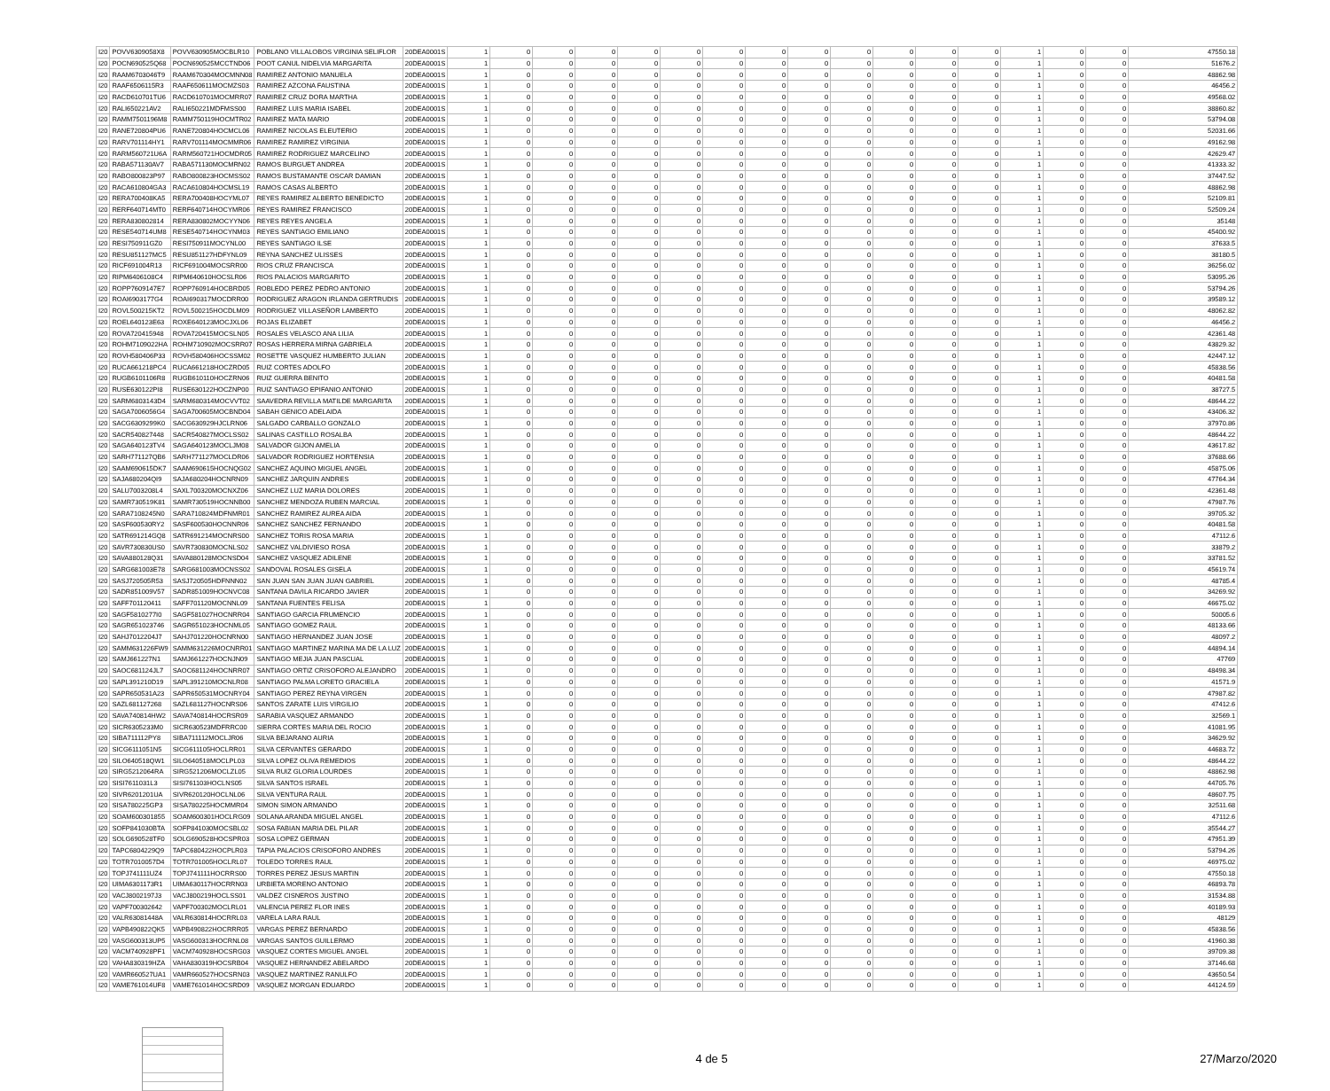| I20 | POVV6309058X8 | POVV630905MOCBLR10 | POBLANO VILLALOBOS VIRGINIA SELIFLOR | 20DEA0001S | 1 | 0 | 0 | 0 | 0 | 0 | 0 | 0 | 0 | 0 | 0 | 0 | 0 | 1 | 0 | 0 | 47550.18 |
| I20 | POCN690525Q68 | POCN690525MCCTND06 | POOT CANUL NIDELVIA MARGARITA | 20DEA0001S | 1 | 0 | 0 | 0 | 0 | 0 | 0 | 0 | 0 | 0 | 0 | 0 | 0 | 1 | 0 | 0 | 51676.2 |
| I20 | RAAM6703046T9 | RAAM670304MOCMNN08 | RAMIREZ ANTONIO MANUELA | 20DEA0001S | 1 | 0 | 0 | 0 | 0 | 0 | 0 | 0 | 0 | 0 | 0 | 0 | 0 | 1 | 0 | 0 | 48862.98 |
| I20 | RAAF6506115R3 | RAAF650611MOCMZS03 | RAMIREZ AZCONA FAUSTINA | 20DEA0001S | 1 | 0 | 0 | 0 | 0 | 0 | 0 | 0 | 0 | 0 | 0 | 0 | 0 | 1 | 0 | 0 | 46456.2 |
| I20 | RACD610701TU6 | RACD610701MOCMRR07 | RAMIREZ CRUZ DORA MARTHA | 20DEA0001S | 1 | 0 | 0 | 0 | 0 | 0 | 0 | 0 | 0 | 0 | 0 | 0 | 0 | 1 | 0 | 0 | 49568.02 |
| I20 | RALI650221AV2 | RALI650221MDFMSS00 | RAMIREZ LUIS MARIA ISABEL | 20DEA0001S | 1 | 0 | 0 | 0 | 0 | 0 | 0 | 0 | 0 | 0 | 0 | 0 | 0 | 1 | 0 | 0 | 38860.82 |
| I20 | RAMM7501196M8 | RAMM750119HOCMTR02 | RAMIREZ MATA MARIO | 20DEA0001S | 1 | 0 | 0 | 0 | 0 | 0 | 0 | 0 | 0 | 0 | 0 | 0 | 0 | 1 | 0 | 0 | 53794.08 |
| I20 | RANE720804PU6 | RANE720804HOCMCL06 | RAMIREZ NICOLAS ELEUTERIO | 20DEA0001S | 1 | 0 | 0 | 0 | 0 | 0 | 0 | 0 | 0 | 0 | 0 | 0 | 0 | 1 | 0 | 0 | 52031.66 |
| I20 | RARV701114HY1 | RARV701114MOCMMR06 | RAMIREZ RAMIREZ VIRGINIA | 20DEA0001S | 1 | 0 | 0 | 0 | 0 | 0 | 0 | 0 | 0 | 0 | 0 | 0 | 0 | 1 | 0 | 0 | 49162.98 |
| I20 | RARM560721U6A | RARM560721HOCMDR05 | RAMIREZ RODRIGUEZ MARCELINO | 20DEA0001S | 1 | 0 | 0 | 0 | 0 | 0 | 0 | 0 | 0 | 0 | 0 | 0 | 0 | 1 | 0 | 0 | 42629.47 |
| I20 | RABA571130AV7 | RABA571130MOCMRN02 | RAMOS BURGUET ANDREA | 20DEA0001S | 1 | 0 | 0 | 0 | 0 | 0 | 0 | 0 | 0 | 0 | 0 | 0 | 0 | 1 | 0 | 0 | 41333.32 |
| I20 | RABO800823P97 | RABO800823HOCMSS02 | RAMOS BUSTAMANTE OSCAR DAMIAN | 20DEA0001S | 1 | 0 | 0 | 0 | 0 | 0 | 0 | 0 | 0 | 0 | 0 | 0 | 0 | 1 | 0 | 0 | 37447.52 |
| I20 | RACA610804GA3 | RACA610804HOCMSL19 | RAMOS CASAS ALBERTO | 20DEA0001S | 1 | 0 | 0 | 0 | 0 | 0 | 0 | 0 | 0 | 0 | 0 | 0 | 0 | 1 | 0 | 0 | 48862.98 |
| I20 | RERA700408KA5 | RERA700408HOCYML07 | REYES RAMIREZ ALBERTO BENEDICTO | 20DEA0001S | 1 | 0 | 0 | 0 | 0 | 0 | 0 | 0 | 0 | 0 | 0 | 0 | 0 | 1 | 0 | 0 | 52109.81 |
| I20 | RERF640714MT0 | RERF640714HOCYMR06 | REYES RAMIREZ FRANCISCO | 20DEA0001S | 1 | 0 | 0 | 0 | 0 | 0 | 0 | 0 | 0 | 0 | 0 | 0 | 0 | 1 | 0 | 0 | 52509.24 |
| I20 | RERA830802814 | RERA830802MOCYYN06 | REYES REYES ANGELA | 20DEA0001S | 1 | 0 | 0 | 0 | 0 | 0 | 0 | 0 | 0 | 0 | 0 | 0 | 0 | 1 | 0 | 0 | 35148 |
| I20 | RESE540714UM8 | RESE540714HOCYNM03 | REYES SANTIAGO EMILIANO | 20DEA0001S | 1 | 0 | 0 | 0 | 0 | 0 | 0 | 0 | 0 | 0 | 0 | 0 | 0 | 1 | 0 | 0 | 45400.92 |
| I20 | RESI750911GZ0 | RESI750911MOCYNL00 | REYES SANTIAGO ILSE | 20DEA0001S | 1 | 0 | 0 | 0 | 0 | 0 | 0 | 0 | 0 | 0 | 0 | 0 | 0 | 1 | 0 | 0 | 37633.5 |
| I20 | RESU851127MC5 | RESU851127HDFYNL09 | REYNA SANCHEZ ULISSES | 20DEA0001S | 1 | 0 | 0 | 0 | 0 | 0 | 0 | 0 | 0 | 0 | 0 | 0 | 0 | 1 | 0 | 0 | 38180.5 |
| I20 | RICF691004R13 | RICF691004MOCSRR00 | RIOS CRUZ FRANCISCA | 20DEA0001S | 1 | 0 | 0 | 0 | 0 | 0 | 0 | 0 | 0 | 0 | 0 | 0 | 0 | 1 | 0 | 0 | 36256.02 |
| I20 | RIPM6406108C4 | RIPM640610HOCSLR06 | RIOS PALACIOS MARGARITO | 20DEA0001S | 1 | 0 | 0 | 0 | 0 | 0 | 0 | 0 | 0 | 0 | 0 | 0 | 0 | 1 | 0 | 0 | 53095.26 |
| I20 | ROPP7609147E7 | ROPP760914HOCBRD05 | ROBLEDO PEREZ PEDRO ANTONIO | 20DEA0001S | 1 | 0 | 0 | 0 | 0 | 0 | 0 | 0 | 0 | 0 | 0 | 0 | 0 | 1 | 0 | 0 | 53794.26 |
| I20 | ROAI6903177G4 | ROAI690317MOCDRR00 | RODRIGUEZ ARAGON IRLANDA GERTRUDIS | 20DEA0001S | 1 | 0 | 0 | 0 | 0 | 0 | 0 | 0 | 0 | 0 | 0 | 0 | 0 | 1 | 0 | 0 | 39589.12 |
| I20 | ROVL500215KT2 | ROVL500215HOCDLM09 | RODRIGUEZ VILLASEÑOR LAMBERTO | 20DEA0001S | 1 | 0 | 0 | 0 | 0 | 0 | 0 | 0 | 0 | 0 | 0 | 0 | 0 | 1 | 0 | 0 | 48062.82 |
| I20 | ROEL640123E63 | ROXE640123MOCJXL06 | ROJAS ELIZABET | 20DEA0001S | 1 | 0 | 0 | 0 | 0 | 0 | 0 | 0 | 0 | 0 | 0 | 0 | 0 | 1 | 0 | 0 | 46456.2 |
| I20 | ROVA720415948 | ROVA720415MOCSLN05 | ROSALES VELASCO ANA LILIA | 20DEA0001S | 1 | 0 | 0 | 0 | 0 | 0 | 0 | 0 | 0 | 0 | 0 | 0 | 0 | 1 | 0 | 0 | 42361.48 |
| I20 | ROHM7109022HA | ROHM710902MOCSRR07 | ROSAS HERRERA MIRNA GABRIELA | 20DEA0001S | 1 | 0 | 0 | 0 | 0 | 0 | 0 | 0 | 0 | 0 | 0 | 0 | 0 | 1 | 0 | 0 | 43829.32 |
| I20 | ROVH580406P33 | ROVH580406HOCSSM02 | ROSETTE VASQUEZ HUMBERTO JULIAN | 20DEA0001S | 1 | 0 | 0 | 0 | 0 | 0 | 0 | 0 | 0 | 0 | 0 | 0 | 0 | 1 | 0 | 0 | 42447.12 |
| I20 | RUCA661218PC4 | RUCA661218HOCZRD05 | RUIZ CORTES ADOLFO | 20DEA0001S | 1 | 0 | 0 | 0 | 0 | 0 | 0 | 0 | 0 | 0 | 0 | 0 | 0 | 1 | 0 | 0 | 45838.56 |
| I20 | RUGB6101106R8 | RUGB610110HOCZRN06 | RUIZ GUERRA BENITO | 20DEA0001S | 1 | 0 | 0 | 0 | 0 | 0 | 0 | 0 | 0 | 0 | 0 | 0 | 0 | 1 | 0 | 0 | 40481.58 |
| I20 | RUSE630122PI8 | RUSE630122HOCZNP00 | RUIZ SANTIAGO EPIFANIO ANTONIO | 20DEA0001S | 1 | 0 | 0 | 0 | 0 | 0 | 0 | 0 | 0 | 0 | 0 | 0 | 0 | 1 | 0 | 0 | 38727.5 |
| I20 | SARM6803143D4 | SARM680314MOCVVT02 | SAAVEDRA REVILLA MATILDE MARGARITA | 20DEA0001S | 1 | 0 | 0 | 0 | 0 | 0 | 0 | 0 | 0 | 0 | 0 | 0 | 0 | 1 | 0 | 0 | 48644.22 |
| I20 | SAGA7006056G4 | SAGA700605MOCBND04 | SABAH GENICO ADELAIDA | 20DEA0001S | 1 | 0 | 0 | 0 | 0 | 0 | 0 | 0 | 0 | 0 | 0 | 0 | 0 | 1 | 0 | 0 | 43406.32 |
| I20 | SACG6309299K0 | SACG630929HJCLRN06 | SALGADO CARBALLO GONZALO | 20DEA0001S | 1 | 0 | 0 | 0 | 0 | 0 | 0 | 0 | 0 | 0 | 0 | 0 | 0 | 1 | 0 | 0 | 37970.86 |
| I20 | SACR540827448 | SACR540827MOCLSS02 | SALINAS CASTILLO ROSALBA | 20DEA0001S | 1 | 0 | 0 | 0 | 0 | 0 | 0 | 0 | 0 | 0 | 0 | 0 | 0 | 1 | 0 | 0 | 48644.22 |
| I20 | SAGA640123TV4 | SAGA640123MOCLJM08 | SALVADOR GIJON AMELIA | 20DEA0001S | 1 | 0 | 0 | 0 | 0 | 0 | 0 | 0 | 0 | 0 | 0 | 0 | 0 | 1 | 0 | 0 | 43617.82 |
| I20 | SARH771127QB6 | SARH771127MOCLDR06 | SALVADOR RODRIGUEZ HORTENSIA | 20DEA0001S | 1 | 0 | 0 | 0 | 0 | 0 | 0 | 0 | 0 | 0 | 0 | 0 | 0 | 1 | 0 | 0 | 37688.66 |
| I20 | SAAM690615DK7 | SAAM690615HOCNQG02 | SANCHEZ AQUINO MIGUEL ANGEL | 20DEA0001S | 1 | 0 | 0 | 0 | 0 | 0 | 0 | 0 | 0 | 0 | 0 | 0 | 0 | 1 | 0 | 0 | 45875.06 |
| I20 | SAJA680204QI9 | SAJA680204HOCNRN09 | SANCHEZ JARQUIN ANDRES | 20DEA0001S | 1 | 0 | 0 | 0 | 0 | 0 | 0 | 0 | 0 | 0 | 0 | 0 | 0 | 1 | 0 | 0 | 47764.34 |
| I20 | SALU7003208L4 | SAXL700320MOCNXZ06 | SANCHEZ LUZ MARIA DOLORES | 20DEA0001S | 1 | 0 | 0 | 0 | 0 | 0 | 0 | 0 | 0 | 0 | 0 | 0 | 0 | 1 | 0 | 0 | 42361.48 |
| I20 | SAMR730519K81 | SAMR730519HOCNNB00 | SANCHEZ MENDOZA RUBEN MARCIAL | 20DEA0001S | 1 | 0 | 0 | 0 | 0 | 0 | 0 | 0 | 0 | 0 | 0 | 0 | 0 | 1 | 0 | 0 | 47987.76 |
| I20 | SARA7108245N0 | SARA710824MDFNMR01 | SANCHEZ RAMIREZ AUREA AIDA | 20DEA0001S | 1 | 0 | 0 | 0 | 0 | 0 | 0 | 0 | 0 | 0 | 0 | 0 | 0 | 1 | 0 | 0 | 39705.32 |
| I20 | SASF600530RY2 | SASF600530HOCNNR06 | SANCHEZ SANCHEZ FERNANDO | 20DEA0001S | 1 | 0 | 0 | 0 | 0 | 0 | 0 | 0 | 0 | 0 | 0 | 0 | 0 | 1 | 0 | 0 | 40481.58 |
| I20 | SATR691214GQ8 | SATR691214MOCNRS00 | SANCHEZ TORIS ROSA MARIA | 20DEA0001S | 1 | 0 | 0 | 0 | 0 | 0 | 0 | 0 | 0 | 0 | 0 | 0 | 0 | 1 | 0 | 0 | 47112.6 |
| I20 | SAVR730830US0 | SAVR730830MOCNLS02 | SANCHEZ VALDIVIESO ROSA | 20DEA0001S | 1 | 0 | 0 | 0 | 0 | 0 | 0 | 0 | 0 | 0 | 0 | 0 | 0 | 1 | 0 | 0 | 33879.2 |
| I20 | SAVA880128Q31 | SAVA880128MOCNSD04 | SANCHEZ VASQUEZ ADILENE | 20DEA0001S | 1 | 0 | 0 | 0 | 0 | 0 | 0 | 0 | 0 | 0 | 0 | 0 | 0 | 1 | 0 | 0 | 33781.52 |
| I20 | SARG681003E78 | SARG681003MOCNSS02 | SANDOVAL ROSALES GISELA | 20DEA0001S | 1 | 0 | 0 | 0 | 0 | 0 | 0 | 0 | 0 | 0 | 0 | 0 | 0 | 1 | 0 | 0 | 45619.74 |
| I20 | SASJ720505R53 | SASJ720505HDFNNN02 | SAN JUAN SAN JUAN JUAN GABRIEL | 20DEA0001S | 1 | 0 | 0 | 0 | 0 | 0 | 0 | 0 | 0 | 0 | 0 | 0 | 0 | 1 | 0 | 0 | 48785.4 |
| I20 | SADR851009V57 | SADR851009HOCNVC08 | SANTANA DAVILA RICARDO JAVIER | 20DEA0001S | 1 | 0 | 0 | 0 | 0 | 0 | 0 | 0 | 0 | 0 | 0 | 0 | 0 | 1 | 0 | 0 | 34269.92 |
| I20 | SAFF701120411 | SAFF701120MOCNNL09 | SANTANA FUENTES FELISA | 20DEA0001S | 1 | 0 | 0 | 0 | 0 | 0 | 0 | 0 | 0 | 0 | 0 | 0 | 0 | 1 | 0 | 0 | 46675.02 |
| I20 | SAGF5810277I0 | SAGF581027HOCNRR04 | SANTIAGO GARCIA FRUMENCIO | 20DEA0001S | 1 | 0 | 0 | 0 | 0 | 0 | 0 | 0 | 0 | 0 | 0 | 0 | 0 | 1 | 0 | 0 | 50005.6 |
| I20 | SAGR651023746 | SAGR651023HOCNML05 | SANTIAGO GOMEZ RAUL | 20DEA0001S | 1 | 0 | 0 | 0 | 0 | 0 | 0 | 0 | 0 | 0 | 0 | 0 | 0 | 1 | 0 | 0 | 48133.66 |
| I20 | SAHJ7012204J7 | SAHJ701220HOCNRN00 | SANTIAGO HERNANDEZ JUAN JOSE | 20DEA0001S | 1 | 0 | 0 | 0 | 0 | 0 | 0 | 0 | 0 | 0 | 0 | 0 | 0 | 1 | 0 | 0 | 48097.2 |
| I20 | SAMM631226FW9 | SAMM631226MOCNRR01 | SANTIAGO MARTINEZ MARINA MA DE LA LUZ | 20DEA0001S | 1 | 0 | 0 | 0 | 0 | 0 | 0 | 0 | 0 | 0 | 0 | 0 | 0 | 1 | 0 | 0 | 44894.14 |
| I20 | SAMJ661227N1 | SAMJ661227HOCNJN09 | SANTIAGO MEJIA JUAN PASCUAL | 20DEA0001S | 1 | 0 | 0 | 0 | 0 | 0 | 0 | 0 | 0 | 0 | 0 | 0 | 0 | 1 | 0 | 0 | 47769 |
| I20 | SAOC681124JL7 | SAOC681124HOCNRR07 | SANTIAGO ORTIZ CRISOFORO ALEJANDRO | 20DEA0001S | 1 | 0 | 0 | 0 | 0 | 0 | 0 | 0 | 0 | 0 | 0 | 0 | 0 | 1 | 0 | 0 | 48498.34 |
| I20 | SAPL391210D19 | SAPL391210MOCNLR08 | SANTIAGO PALMA LORETO GRACIELA | 20DEA0001S | 1 | 0 | 0 | 0 | 0 | 0 | 0 | 0 | 0 | 0 | 0 | 0 | 0 | 1 | 0 | 0 | 41571.9 |
| I20 | SAPR650531A23 | SAPR650531MOCNRY04 | SANTIAGO PEREZ REYNA VIRGEN | 20DEA0001S | 1 | 0 | 0 | 0 | 0 | 0 | 0 | 0 | 0 | 0 | 0 | 0 | 0 | 1 | 0 | 0 | 47987.82 |
| I20 | SAZL681127268 | SAZL681127HOCNRS06 | SANTOS ZARATE LUIS VIRGILIO | 20DEA0001S | 1 | 0 | 0 | 0 | 0 | 0 | 0 | 0 | 0 | 0 | 0 | 0 | 0 | 1 | 0 | 0 | 47412.6 |
| I20 | SAVA740814HW2 | SAVA740814HOCRSR09 | SARABIA VASQUEZ ARMANDO | 20DEA0001S | 1 | 0 | 0 | 0 | 0 | 0 | 0 | 0 | 0 | 0 | 0 | 0 | 0 | 1 | 0 | 0 | 32569.1 |
| I20 | SICR6305233M0 | SICR630523MDFRRC00 | SIERRA CORTES MARIA DEL ROCIO | 20DEA0001S | 1 | 0 | 0 | 0 | 0 | 0 | 0 | 0 | 0 | 0 | 0 | 0 | 0 | 1 | 0 | 0 | 41081.95 |
| I20 | SIBA711112PY8 | SIBA711112MOCLJR06 | SILVA BEJARANO AURIA | 20DEA0001S | 1 | 0 | 0 | 0 | 0 | 0 | 0 | 0 | 0 | 0 | 0 | 0 | 0 | 1 | 0 | 0 | 34629.92 |
| I20 | SICG6111051N5 | SICG611105HOCLRR01 | SILVA CERVANTES GERARDO | 20DEA0001S | 1 | 0 | 0 | 0 | 0 | 0 | 0 | 0 | 0 | 0 | 0 | 0 | 0 | 1 | 0 | 0 | 44683.72 |
| I20 | SILO640518QW1 | SILO640518MOCLPL03 | SILVA LOPEZ OLIVA REMEDIOS | 20DEA0001S | 1 | 0 | 0 | 0 | 0 | 0 | 0 | 0 | 0 | 0 | 0 | 0 | 0 | 1 | 0 | 0 | 48644.22 |
| I20 | SIRG5212064RA | SIRG521206MOCLZL05 | SILVA RUIZ GLORIA LOURDES | 20DEA0001S | 1 | 0 | 0 | 0 | 0 | 0 | 0 | 0 | 0 | 0 | 0 | 0 | 0 | 1 | 0 | 0 | 48862.98 |
| I20 | SISI7611031L3 | SISI761103HOCLNS05 | SILVA SANTOS ISRAEL | 20DEA0001S | 1 | 0 | 0 | 0 | 0 | 0 | 0 | 0 | 0 | 0 | 0 | 0 | 0 | 1 | 0 | 0 | 44705.76 |
| I20 | SIVR6201201UA | SIVR620120HOCLNL06 | SILVA VENTURA RAUL | 20DEA0001S | 1 | 0 | 0 | 0 | 0 | 0 | 0 | 0 | 0 | 0 | 0 | 0 | 0 | 1 | 0 | 0 | 48607.75 |
| I20 | SISA780225GP3 | SISA780225HOCMMR04 | SIMON SIMON ARMANDO | 20DEA0001S | 1 | 0 | 0 | 0 | 0 | 0 | 0 | 0 | 0 | 0 | 0 | 0 | 0 | 1 | 0 | 0 | 32511.68 |
| I20 | SOAM600301855 | SOAM600301HOCLRG09 | SOLANA ARANDA MIGUEL ANGEL | 20DEA0001S | 1 | 0 | 0 | 0 | 0 | 0 | 0 | 0 | 0 | 0 | 0 | 0 | 0 | 1 | 0 | 0 | 47112.6 |
| I20 | SOFP841030BTA | SOFP841030MOCSBL02 | SOSA FABIAN MARIA DEL PILAR | 20DEA0001S | 1 | 0 | 0 | 0 | 0 | 0 | 0 | 0 | 0 | 0 | 0 | 0 | 0 | 1 | 0 | 0 | 35544.27 |
| I20 | SOLG690528TF0 | SOLG690528HOCSPR03 | SOSA LOPEZ GERMAN | 20DEA0001S | 1 | 0 | 0 | 0 | 0 | 0 | 0 | 0 | 0 | 0 | 0 | 0 | 0 | 1 | 0 | 0 | 47951.39 |
| I20 | TAPC6804229Q9 | TAPC680422HOCPLR03 | TAPIA PALACIOS CRISOFORO ANDRES | 20DEA0001S | 1 | 0 | 0 | 0 | 0 | 0 | 0 | 0 | 0 | 0 | 0 | 0 | 0 | 1 | 0 | 0 | 53794.26 |
| I20 | TOTR7010057D4 | TOTR701005HOCLRL07 | TOLEDO TORRES RAUL | 20DEA0001S | 1 | 0 | 0 | 0 | 0 | 0 | 0 | 0 | 0 | 0 | 0 | 0 | 0 | 1 | 0 | 0 | 46975.02 |
| I20 | TOPJ741111UZ4 | TOPJ741111HOCRRS00 | TORRES PEREZ JESUS MARTIN | 20DEA0001S | 1 | 0 | 0 | 0 | 0 | 0 | 0 | 0 | 0 | 0 | 0 | 0 | 0 | 1 | 0 | 0 | 47550.18 |
| I20 | UIMA6301173R1 | UIMA630117HOCRRN03 | URBIETA MORENO ANTONIO | 20DEA0001S | 1 | 0 | 0 | 0 | 0 | 0 | 0 | 0 | 0 | 0 | 0 | 0 | 0 | 1 | 0 | 0 | 46893.78 |
| I20 | VACJ8002197J3 | VACJ800219HOCLSS01 | VALDEZ CISNEROS JUSTINO | 20DEA0001S | 1 | 0 | 0 | 0 | 0 | 0 | 0 | 0 | 0 | 0 | 0 | 0 | 0 | 1 | 0 | 0 | 31534.88 |
| I20 | VAPF700302642 | VAPF700302MOCLRL01 | VALENCIA PEREZ FLOR INES | 20DEA0001S | 1 | 0 | 0 | 0 | 0 | 0 | 0 | 0 | 0 | 0 | 0 | 0 | 0 | 1 | 0 | 0 | 40189.93 |
| I20 | VALR63081448A | VALR630814HOCRRL03 | VARELA LARA RAUL | 20DEA0001S | 1 | 0 | 0 | 0 | 0 | 0 | 0 | 0 | 0 | 0 | 0 | 0 | 0 | 1 | 0 | 0 | 48129 |
| I20 | VAPB490822QK5 | VAPB490822HOCRRR05 | VARGAS PEREZ BERNARDO | 20DEA0001S | 1 | 0 | 0 | 0 | 0 | 0 | 0 | 0 | 0 | 0 | 0 | 0 | 0 | 1 | 0 | 0 | 45838.56 |
| I20 | VASG600313UP5 | VASG600313HOCRNL08 | VARGAS SANTOS GUILLERMO | 20DEA0001S | 1 | 0 | 0 | 0 | 0 | 0 | 0 | 0 | 0 | 0 | 0 | 0 | 0 | 1 | 0 | 0 | 41960.38 |
| I20 | VACM740928PF1 | VACM740928HOCSRG03 | VASQUEZ CORTES MIGUEL ANGEL | 20DEA0001S | 1 | 0 | 0 | 0 | 0 | 0 | 0 | 0 | 0 | 0 | 0 | 0 | 0 | 1 | 0 | 0 | 39709.38 |
| I20 | VAHA830319HZA | VAHA830319HOCSRB04 | VASQUEZ HERNANDEZ ABELARDO | 20DEA0001S | 1 | 0 | 0 | 0 | 0 | 0 | 0 | 0 | 0 | 0 | 0 | 0 | 0 | 1 | 0 | 0 | 37146.68 |
| I20 | VAMR660527UA1 | VAMR660527HOCSRN03 | VASQUEZ MARTINEZ RANULFO | 20DEA0001S | 1 | 0 | 0 | 0 | 0 | 0 | 0 | 0 | 0 | 0 | 0 | 0 | 0 | 1 | 0 | 0 | 43650.54 |
| I20 | VAME761014UF8 | VAME761014HOCSRD09 | VASQUEZ MORGAN EDUARDO | 20DEA0001S | 1 | 0 | 0 | 0 | 0 | 0 | 0 | 0 | 0 | 0 | 0 | 0 | 0 | 1 | 0 | 0 | 44124.59 |
4 de 5 27/Marzo/2020